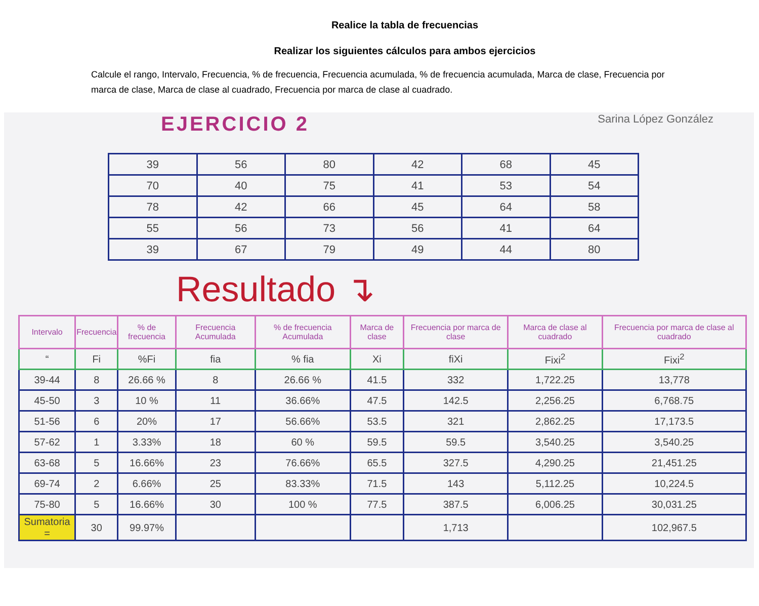Realice la tabla de frecuencias
Realizar los siguientes cálculos para ambos ejercicios
Calcule el rango, Intervalo, Frecuencia, % de frecuencia, Frecuencia acumulada, % de frecuencia acumulada, Marca de clase, Frecuencia por marca de clase, Marca de clase al cuadrado, Frecuencia por marca de clase al cuadrado.
EJERCICIO 2 Sarina López González
| 39 | 56 | 80 | 42 | 68 | 45 |
| 70 | 40 | 75 | 41 | 53 | 54 |
| 78 | 42 | 66 | 45 | 64 | 58 |
| 55 | 56 | 73 | 56 | 41 | 64 |
| 39 | 67 | 79 | 49 | 44 | 80 |
Resultado ↴
| Intervalo | Frecuencia | % de frecuencia | Frecuencia Acumulada | % de frecuencia Acumulada | Marca de clase | Frecuencia por marca de clase | Marca de clase al cuadrado | Frecuencia por marca de clase al cuadrado |
| --- | --- | --- | --- | --- | --- | --- | --- | --- |
| “ | Fi | %Fi | fia | % fia | Xi | fiXi | Fixi<sup>2</sup> | Fixi<sup>2</sup> |
| 39-44 | 8 | 26.66 % | 8 | 26.66 % | 41.5 | 332 | 1,722.25 | 13,778 |
| 45-50 | 3 | 10 % | 11 | 36.66% | 47.5 | 142.5 | 2,256.25 | 6,768.75 |
| 51-56 | 6 | 20% | 17 | 56.66% | 53.5 | 321 | 2,862.25 | 17,173.5 |
| 57-62 | 1 | 3.33% | 18 | 60 % | 59.5 | 59.5 | 3,540.25 | 3,540.25 |
| 63-68 | 5 | 16.66% | 23 | 76.66% | 65.5 | 327.5 | 4,290.25 | 21,451.25 |
| 69-74 | 2 | 6.66% | 25 | 83.33% | 71.5 | 143 | 5,112.25 | 10,224.5 |
| 75-80 | 5 | 16.66% | 30 | 100 % | 77.5 | 387.5 | 6,006.25 | 30,031.25 |
| Sumatoria = | 30 | 99.97% | | | | 1,713 | | 102,967.5 |